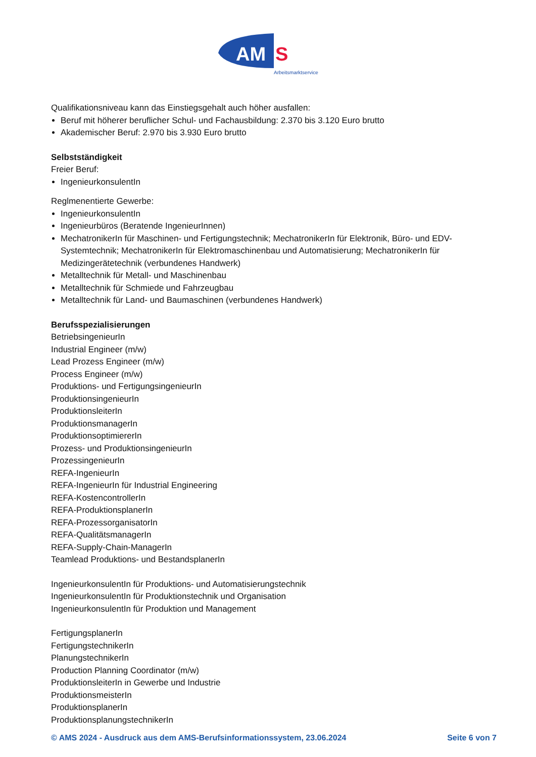AM
S
Arbeitsmarktservice
Qualifikationsniveau kann das Einstiegsgehalt auch höher ausfallen:
Beruf mit höherer beruflicher Schul- und Fachausbildung: 2.370 bis 3.120 Euro brutto
Akademischer Beruf: 2.970 bis 3.930 Euro brutto
Selbstständigkeit
Freier Beruf:
IngenieurkonsulentIn
Reglmenentierte Gewerbe:
IngenieurkonsulentIn
Ingenieurbüros (Beratende IngenieurInnen)
MechatronikerIn für Maschinen- und Fertigungstechnik; MechatronikerIn für Elektronik, Büro- und EDV-Systemtechnik; MechatronikerIn für Elektromaschinenbau und Automatisierung; MechatronikerIn für Medizingerätetechnik (verbundenes Handwerk)
Metalltechnik für Metall- und Maschinenbau
Metalltechnik für Schmiede und Fahrzeugbau
Metalltechnik für Land- und Baumaschinen (verbundenes Handwerk)
Berufsspezialisierungen
BetriebsingenieurIn
Industrial Engineer (m/w)
Lead Prozess Engineer (m/w)
Process Engineer (m/w)
Produktions- und FertigungsingenieurIn
ProduktionsingenieurIn
ProduktionsleiterIn
ProduktionsmanagerIn
ProduktionsoptimiererIn
Prozess- und ProduktionsingenieurIn
ProzessingenieurIn
REFA-IngenieurIn
REFA-IngenieurIn für Industrial Engineering
REFA-KostencontrollerIn
REFA-ProduktionsplanerIn
REFA-ProzessorganisatorIn
REFA-QualitätsmanagerIn
REFA-Supply-Chain-ManagerIn
Teamlead Produktions- und BestandsplanerIn
IngenieurkonsulentIn für Produktions- und Automatisierungstechnik
IngenieurkonsulentIn für Produktionstechnik und Organisation
IngenieurkonsulentIn für Produktion und Management
FertigungsplanerIn
FertigungstechnikerIn
PlanungstechnikerIn
Production Planning Coordinator (m/w)
ProduktionsleiterIn in Gewerbe und Industrie
ProduktionsmeisterIn
ProduktionsplanerIn
ProduktionsplanungstechnikerIn
© AMS 2024 - Ausdruck aus dem AMS-Berufsinformationssystem, 23.06.2024 Seite 6 von 7